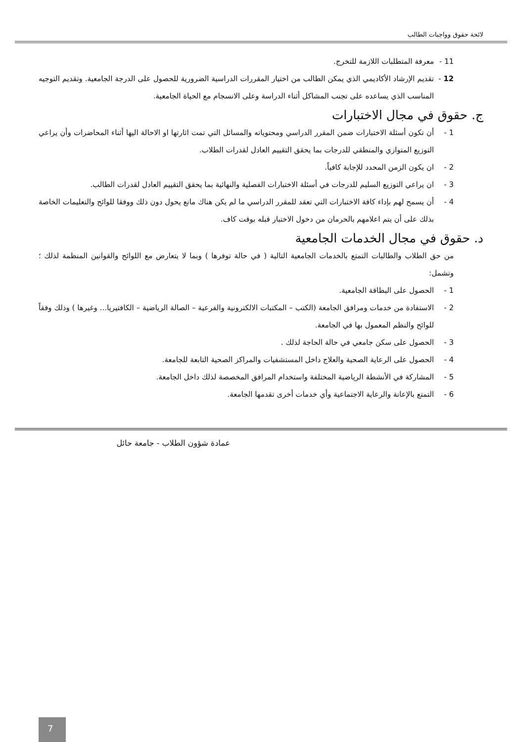لائحة حقوق وواجبات الطالب
11 - معرفة المتطلبات اللازمة للتخرج.
12 - تقديم الإرشاد الأكاديمي الذي يمكن الطالب من اختيار المقررات الدراسية الضرورية للحصول على الدرجة الجامعية. وتقديم التوجيه المناسب الذي يساعده على تجنب المشاكل أثناء الدراسة وعلى الانسجام مع الحياة الجامعية.
ج. حقوق في مجال الاختبارات
1 - أن تكون أسئلة الاختبارات ضمن المقرر الدراسي ومحتوياته والمسائل التي تمت اثارتها او الاحالة اليها أثناء المحاضرات وأن يراعي التوزيع المتوازي والمنطقي للدرجات بما يحقق التقييم العادل لقدرات الطلاب.
2 - ان يكون الزمن المحدد للإجابة كافياً.
3 - ان يراعي التوزيع السليم للدرجات في أسئلة الاختبارات الفصلية والنهائية بما يحقق التقييم العادل لقدرات الطالب.
4 - أن يسمح لهم بإداء كافة الاختبارات التي تعقد للمقرر الدراسي ما لم يكن هناك مانع يحول دون ذلك ووفقا للوائح والتعليمات الخاصة بذلك على أن يتم اعلامهم بالحرمان من دخول الاختبار قبله بوقت كاف.
د. حقوق في مجال الخدمات الجامعية
من حق الطلاب والطالبات التمتع بالخدمات الجامعية التالية ( في حالة توفرها ) وبما لا يتعارض مع اللوائح والقوانين المنظمة لذلك ؛ وتشمل:
1 - الحصول على البطاقة الجامعية.
2 - الاستفادة من خدمات ومرافق الجامعة (الكتب – المكتبات الالكترونية والفرعية – الصالة الرياضية – الكافتيريا... وغيرها ) وذلك وفقاً للوائح والنظم المعمول بها في الجامعة.
3 - الحصول على سكن جامعي في حالة الحاجة لذلك .
4 - الحصول على الرعاية الصحية والعلاج داخل المستشفيات والمراكز الصحية التابعة للجامعة.
5 - المشاركة في الأنشطة الرياضية المختلفة واستخدام المرافق المخصصة لذلك داخل الجامعة.
6 - التمتع بالإعانة والرعاية الاجتماعية وأي خدمات أخرى تقدمها الجامعة.
عمادة شؤون الطلاب - جامعة حائل
7